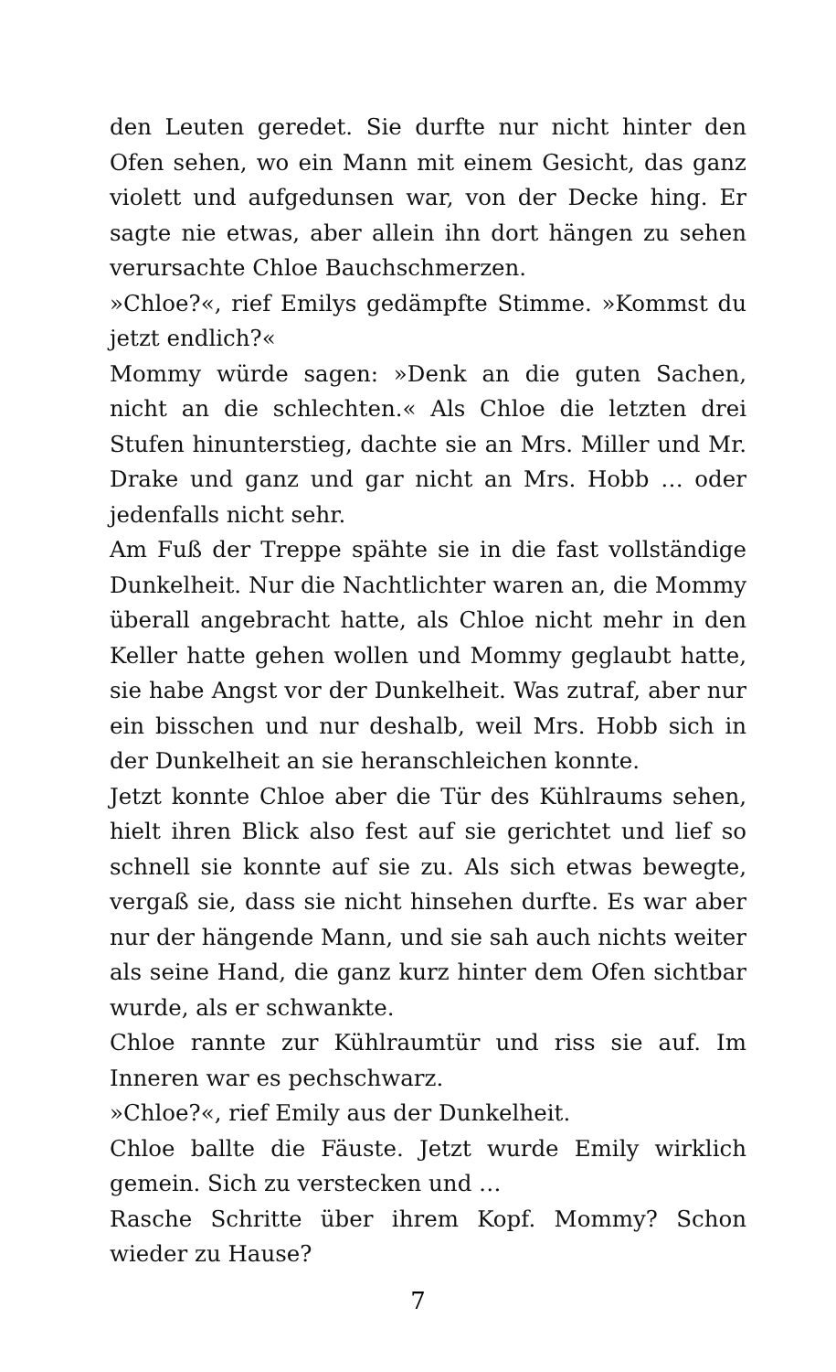den Leuten geredet. Sie durfte nur nicht hinter den Ofen sehen, wo ein Mann mit einem Gesicht, das ganz violett und aufgedunsen war, von der Decke hing. Er sagte nie etwas, aber allein ihn dort hängen zu sehen verursachte Chloe Bauchschmerzen.
»Chloe?«, rief Emilys gedämpfte Stimme. »Kommst du jetzt endlich?«
Mommy würde sagen: »Denk an die guten Sachen, nicht an die schlechten.« Als Chloe die letzten drei Stufen hinunterstieg, dachte sie an Mrs. Miller und Mr. Drake und ganz und gar nicht an Mrs. Hobb … oder jedenfalls nicht sehr.
Am Fuß der Treppe spähte sie in die fast vollständige Dunkelheit. Nur die Nachtlichter waren an, die Mommy überall angebracht hatte, als Chloe nicht mehr in den Keller hatte gehen wollen und Mommy geglaubt hatte, sie habe Angst vor der Dunkelheit. Was zutraf, aber nur ein bisschen und nur deshalb, weil Mrs. Hobb sich in der Dunkelheit an sie heranschleichen konnte.
Jetzt konnte Chloe aber die Tür des Kühlraums sehen, hielt ihren Blick also fest auf sie gerichtet und lief so schnell sie konnte auf sie zu. Als sich etwas bewegte, vergaß sie, dass sie nicht hinsehen durfte. Es war aber nur der hängende Mann, und sie sah auch nichts weiter als seine Hand, die ganz kurz hinter dem Ofen sichtbar wurde, als er schwankte.
Chloe rannte zur Kühlraumtür und riss sie auf. Im Inneren war es pechschwarz.
»Chloe?«, rief Emily aus der Dunkelheit.
Chloe ballte die Fäuste. Jetzt wurde Emily wirklich gemein. Sich zu verstecken und …
Rasche Schritte über ihrem Kopf. Mommy? Schon wieder zu Hause?
7